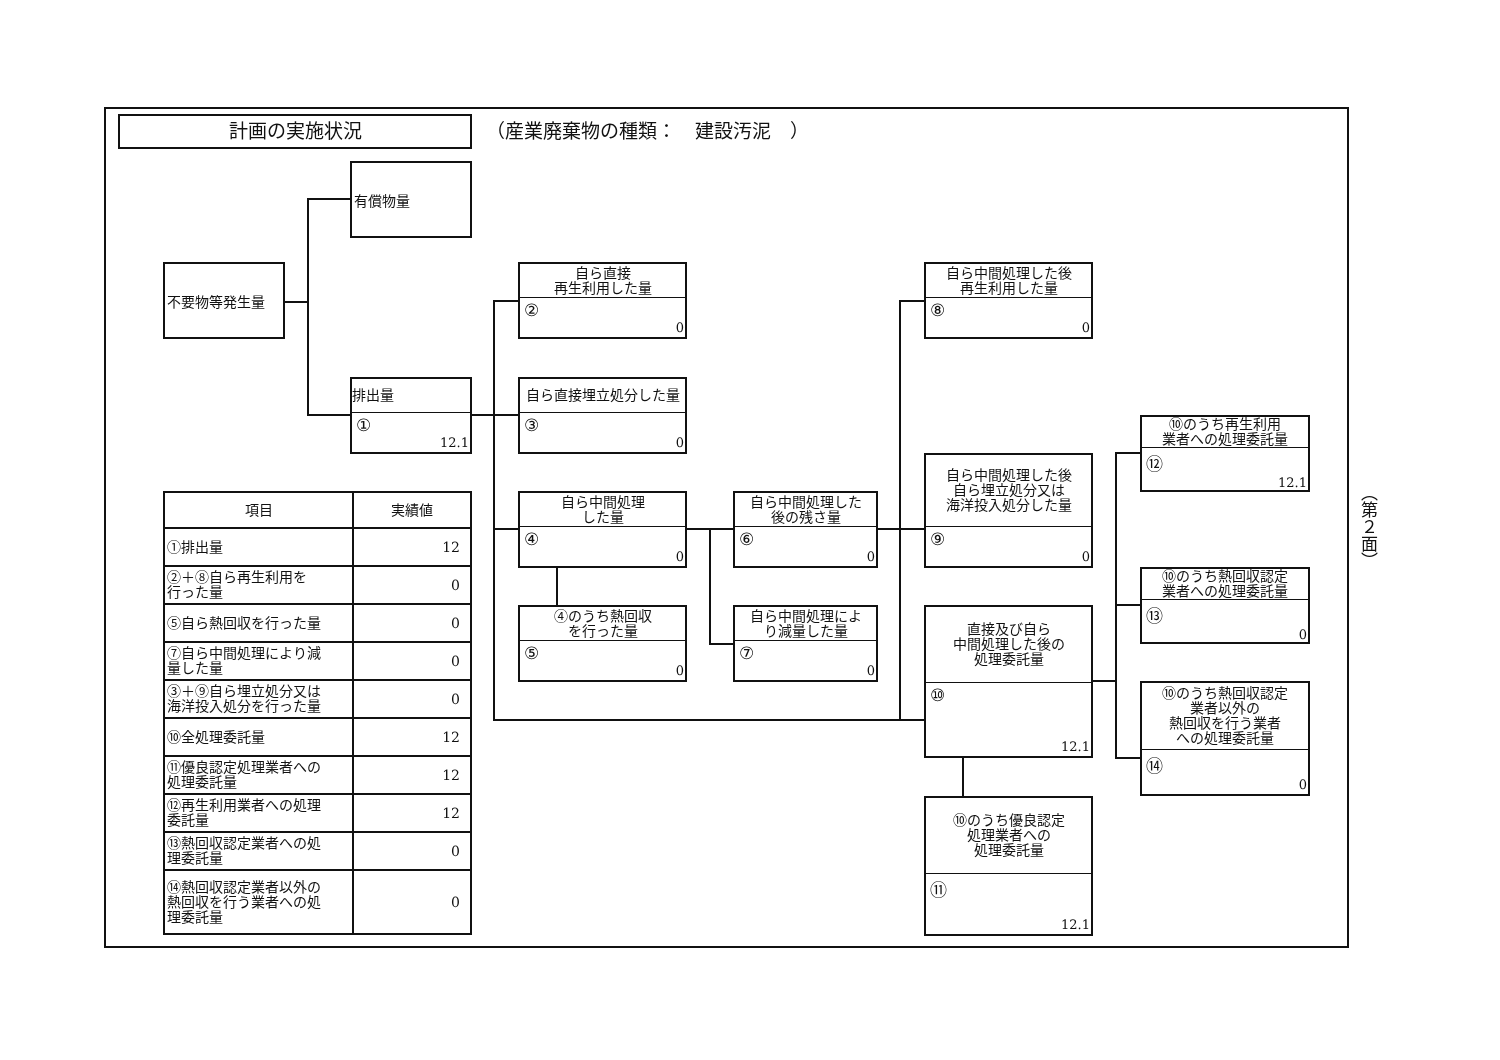計画の実施状況
（産業廃棄物の種類：　建設汚泥　）
有償物量
不要物等発生量
排出量
①
12.1
自ら直接
再生利用した量
②
0
自ら直接埋立処分した量
③
0
自ら中間処理
した量
④
0
④のうち熱回収
を行った量
⑤
0
自ら中間処理した
後の残さ量
⑥
0
自ら中間処理によ
り減量した量
⑦
0
自ら中間処理した後
再生利用した量
⑧
0
自ら中間処理した後
自ら埋立処分又は
海洋投入処分した量
⑨
0
直接及び自ら
中間処理した後の
処理委託量
⑩
12.1
⑩のうち優良認定
処理業者への
処理委託量
⑪
12.1
⑩のうち再生利用
業者への処理委託量
⑫
12.1
⑩のうち熱回収認定
業者への処理委託量
⑬
0
⑩のうち熱回収認定
業者以外の
熱回収を行う業者
への処理委託量
⑭
0
| 項目 | 実績値 |
| --- | --- |
| ①排出量 | 12 |
| ②＋⑧自ら再生利用を 行った量 | 0 |
| ⑤自ら熱回収を行った量 | 0 |
| ⑦自ら中間処理により減 量した量 | 0 |
| ③＋⑨自ら埋立処分又は 海洋投入処分を行った量 | 0 |
| ⑩全処理委託量 | 12 |
| ⑪優良認定処理業者への 処理委託量 | 12 |
| ⑫再生利用業者への処理 委託量 | 12 |
| ⑬熱回収認定業者への処 理委託量 | 0 |
| ⑭熱回収認定業者以外の 熱回収を行う業者への処 理委託量 | 0 |
（第２面）